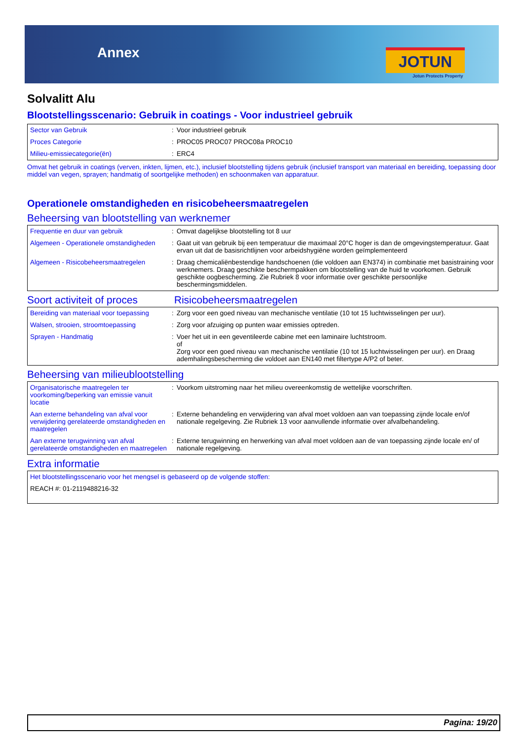Annex JOTUN
Jotun Protects Property
Solvalitt Alu
Blootstellingsscenario: Gebruik in coatings - Voor industrieel gebruik
| Sector van Gebruik | : | Voor industrieel gebruik |
| Proces Categorie | : | PROC05 PROC07 PROC08a PROC10 |
| Milieu-emissiecategorie(ën) | : | ERC4 |
Omvat het gebruik in coatings (verven, inkten, lijmen, etc.), inclusief blootstelling tijdens gebruik (inclusief transport van materiaal en bereiding, toepassing door middel van vegen, sprayen; handmatig of soortgelijke methoden) en schoonmaken van apparatuur.
Operationele omstandigheden en risicobeheersmaatregelen
Beheersing van blootstelling van werknemer
| Frequentie en duur van gebruik | : | Omvat dagelijkse blootstelling tot 8 uur |
| Algemeen - Operationele omstandigheden | : | Gaat uit van gebruik bij een temperatuur die maximaal 20°C hoger is dan de omgevingstemperatuur. Gaat ervan uit dat de basisrichtlijnen voor arbeidshygiëne worden geïmplementeerd |
| Algemeen - Risicobeheersmaatregelen | : | Draag chemicaliënbestendige handschoenen (die voldoen aan EN374) in combinatie met basistraining voor werknemers. Draag geschikte beschermpakken om blootstelling van de huid te voorkomen. Gebruik geschikte oogbescherming. Zie Rubriek 8 voor informatie over geschikte persoonlijke beschermingsmiddelen. |
Soort activiteit of proces
Risicobeheersmaatregelen
| Bereiding van materiaal voor toepassing | : | Zorg voor een goed niveau van mechanische ventilatie (10 tot 15 luchtwisselingen per uur). |
| Walsen, strooien, stroomtoepassing | : | Zorg voor afzuiging op punten waar emissies optreden. |
| Sprayen - Handmatig | : | Voer het uit in een geventileerde cabine met een laminaire luchtstroom. of Zorg voor een goed niveau van mechanische ventilatie (10 tot 15 luchtwisselingen per uur). en Draag ademhalingsbescherming die voldoet aan EN140 met filtertype A/P2 of beter. |
Beheersing van milieublootstelling
| Organisatorische maatregelen ter voorkoming/beperking van emissie vanuit locatie | : | Voorkom uitstroming naar het milieu overeenkomstig de wettelijke voorschriften. |
| Aan externe behandeling van afval voor verwijdering gerelateerde omstandigheden en maatregelen | : | Externe behandeling en verwijdering van afval moet voldoen aan van toepassing zijnde locale en/of nationale regelgeving. Zie Rubriek 13 voor aanvullende informatie over afvalbehandeling. |
| Aan externe terugwinning van afval gerelateerde omstandigheden en maatregelen | : | Externe terugwinning en herwerking van afval moet voldoen aan de van toepassing zijnde locale en/ of nationale regelgeving. |
Extra informatie
| Het blootstellingsscenario voor het mengsel is gebaseerd op de volgende stoffen: |
| REACH #: 01-2119488216-32 |
Pagina: 19/20